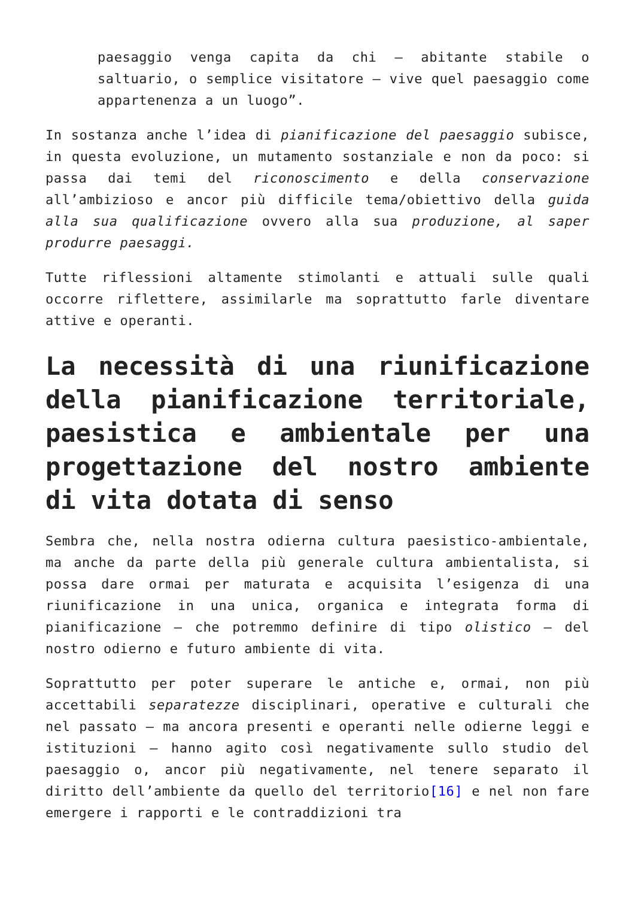paesaggio venga capita da chi – abitante stabile o saltuario, o semplice visitatore – vive quel paesaggio come appartenenza a un luogo”.
In sostanza anche l’idea di pianificazione del paesaggio subisce, in questa evoluzione, un mutamento sostanziale e non da poco: si passa dai temi del riconoscimento e della conservazione all’ambizioso e ancor più difficile tema/obiettivo della guida alla sua qualificazione ovvero alla sua produzione, al saper produrre paesaggi.
Tutte riflessioni altamente stimolanti e attuali sulle quali occorre riflettere, assimilarle ma soprattutto farle diventare attive e operanti.
La necessità di una riunificazione della pianificazione territoriale, paesistica e ambientale per una progettazione del nostro ambiente di vita dotata di senso
Sembra che, nella nostra odierna cultura paesistico-ambientale, ma anche da parte della più generale cultura ambientalista, si possa dare ormai per maturata e acquisita l’esigenza di una riunificazione in una unica, organica e integrata forma di pianificazione – che potremmo definire di tipo olistico – del nostro odierno e futuro ambiente di vita.
Soprattutto per poter superare le antiche e, ormai, non più accettabili separatezze disciplinari, operative e culturali che nel passato – ma ancora presenti e operanti nelle odierne leggi e istituzioni – hanno agito così negativamente sullo studio del paesaggio o, ancor più negativamente, nel tenere separato il diritto dell’ambiente da quello del territorio[16] e nel non fare emergere i rapporti e le contraddizioni tra